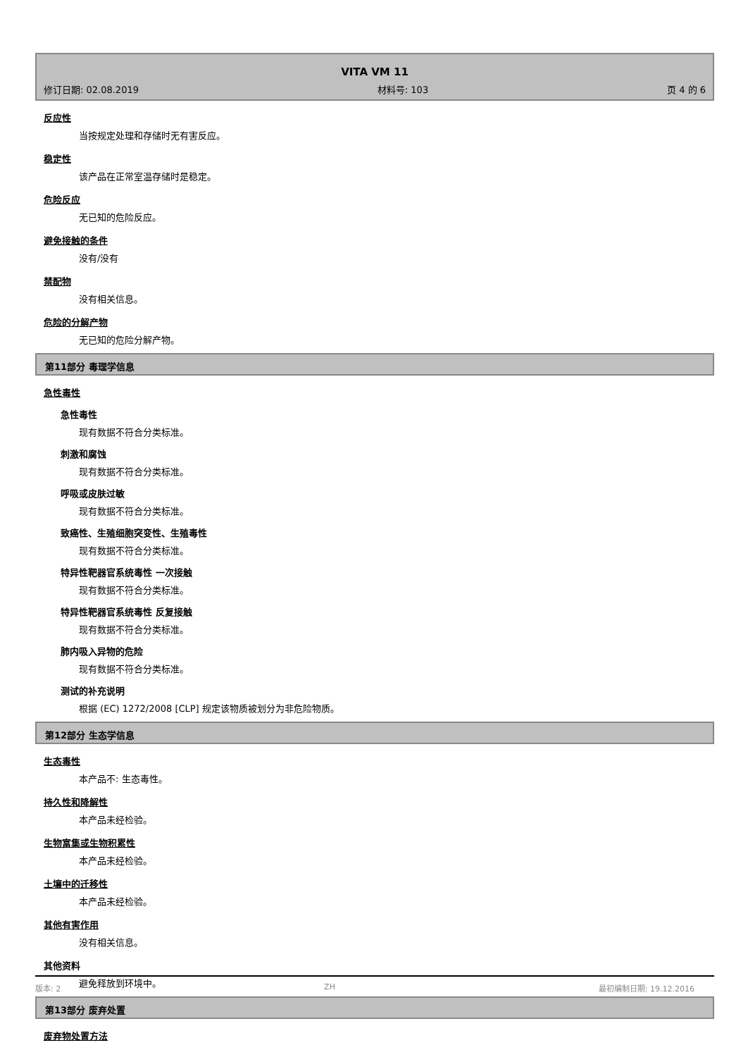VITA VM 11
修订日期: 02.08.2019 材料号: 103 页 4 的 6
反应性
当按规定处理和存储时无有害反应。
稳定性
该产品在正常室温存储时是稳定。
危险反应
无已知的危险反应。
避免接触的条件
没有/没有
禁配物
没有相关信息。
危险的分解产物
无已知的危险分解产物。
第11部分 毒理学信息
急性毒性
急性毒性
现有数据不符合分类标准。
刺激和腐蚀
现有数据不符合分类标准。
呼吸或皮肤过敏
现有数据不符合分类标准。
致癌性、生殖细胞突变性、生殖毒性
现有数据不符合分类标准。
特异性靶器官系统毒性 一次接触
现有数据不符合分类标准。
特异性靶器官系统毒性 反复接触
现有数据不符合分类标准。
肺内吸入异物的危险
现有数据不符合分类标准。
测试的补充说明
根据 (EC) 1272/2008 [CLP] 规定该物质被划分为非危险物质。
第12部分 生态学信息
生态毒性
本产品不: 生态毒性。
持久性和降解性
本产品未经检验。
生物富集或生物积累性
本产品未经检验。
土壤中的迁移性
本产品未经检验。
其他有害作用
没有相关信息。
其他资料
避免释放到环境中。
第13部分 废弃处置
废弃物处置方法
版本: 2 ZH 最初编制日期: 19.12.2016